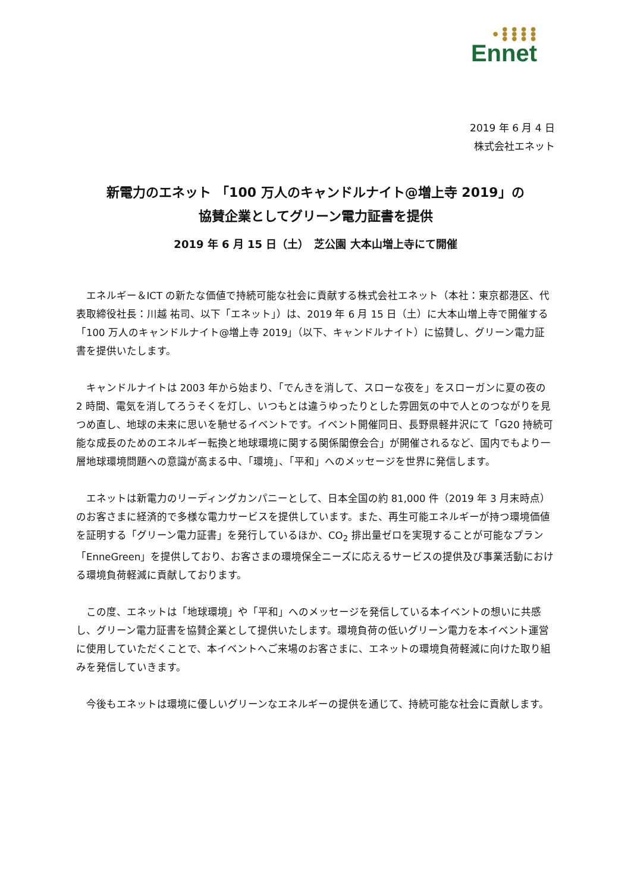● ● ● ●
● ● ● ● ●
● ● ● ●
Ennet
2019 年 6 月 4 日
株式会社エネット
新電力のエネット 「100 万人のキャンドルナイト@増上寺 2019」の
協賛企業としてグリーン電力証書を提供
2019 年 6 月 15 日（土）　芝公園 大本山増上寺にて開催
エネルギー＆ICT の新たな価値で持続可能な社会に貢献する株式会社エネット（本社：東京都港区、代表取締役社長：川越 祐司、以下「エネット」）は、2019 年 6 月 15 日（土）に大本山増上寺で開催する「100 万人のキャンドルナイト@増上寺 2019」（以下、キャンドルナイト）に協賛し、グリーン電力証書を提供いたします。
キャンドルナイトは 2003 年から始まり、「でんきを消して、スローな夜を」をスローガンに夏の夜の 2 時間、電気を消してろうそくを灯し、いつもとは違うゆったりとした雰囲気の中で人とのつながりを見つめ直し、地球の未来に思いを馳せるイベントです。イベント開催同日、長野県軽井沢にて「G20 持続可能な成長のためのエネルギー転換と地球環境に関する関係閣僚会合」が開催されるなど、国内でもより一層地球環境問題への意識が高まる中、「環境」、「平和」へのメッセージを世界に発信します。
エネットは新電力のリーディングカンパニーとして、日本全国の約 81,000 件（2019 年 3 月末時点）のお客さまに経済的で多様な電力サービスを提供しています。また、再生可能エネルギーが持つ環境価値を証明する「グリーン電力証書」を発行しているほか、CO<sub>2</sub> 排出量ゼロを実現することが可能なプラン「EnneGreen」を提供しており、お客さまの環境保全ニーズに応えるサービスの提供及び事業活動における環境負荷軽減に貢献しております。
この度、エネットは「地球環境」や「平和」へのメッセージを発信している本イベントの想いに共感し、グリーン電力証書を協賛企業として提供いたします。環境負荷の低いグリーン電力を本イベント運営に使用していただくことで、本イベントへご来場のお客さまに、エネットの環境負荷軽減に向けた取り組みを発信していきます。
今後もエネットは環境に優しいグリーンなエネルギーの提供を通じて、持続可能な社会に貢献します。